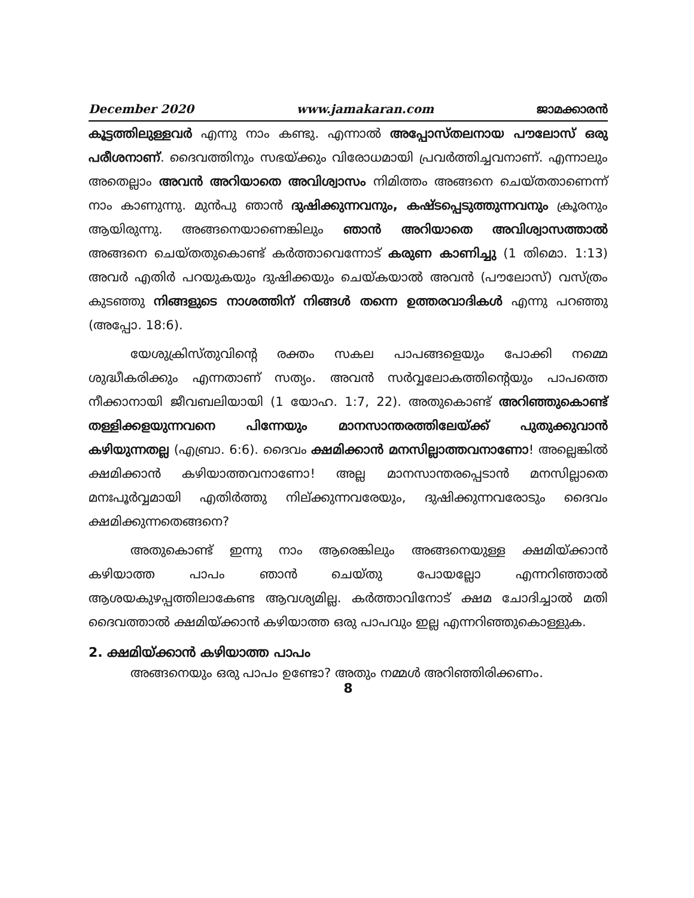December 2020 www.jamakaran.com ജാമക്കാരൻ
കൂട്ടത്തിലുള്ളവർ എന്നു നാം കണ്ടു. എന്നാൽ അപ്പോസ്തലനായ പൗലോസ് ഒരു പരീശനാണ്. ദൈവത്തിനും സഭയ്ക്കും വിരോധമായി പ്രവർത്തിച്ചവനാണ്. എന്നാലും അതെല്ലാം അവൻ അറിയാതെ അവിശ്വാസം നിമിത്തം അങ്ങനെ ചെയ്തതാണെന്ന് നാം കാണുന്നു. മുൻപു ഞാൻ ദുഷിക്കുന്നവനും, കഷ്ടപ്പെടുത്തുന്നവനും ക്രൂരനും ആയിരുന്നു. അങ്ങനെയാണെങ്കിലും ഞാൻ അറിയാതെ അവിശ്വാസത്താൽ അങ്ങനെ ചെയ്തതുകൊണ്ട് കർത്താവെന്നോട് കരുണ കാണിച്ചു (1 തിമൊ. 1:13) അവർ എതിർ പറയുകയും ദുഷിക്കയും ചെയ്കയാൽ അവൻ (പൗലോസ്) വസ്ത്രം കുടഞ്ഞു നിങ്ങളുടെ നാശത്തിന് നിങ്ങൾ തന്നെ ഉത്തരവാദികൾ എന്നു പറഞ്ഞു (അപ്പോ. 18:6).
യേശുക്രിസ്തുവിന്റെ രക്തം സകല പാപങ്ങളെയും പോക്കി നമ്മെ ശുദ്ധീകരിക്കും എന്നതാണ് സത്യം. അവൻ സർവ്വലോകത്തിന്റെയും പാപത്തെ നീക്കാനായി ജീവബലിയായി (1 യോഹ. 1:7, 22). അതുകൊണ്ട് അറിഞ്ഞുകൊണ്ട് തള്ളിക്കളയുന്നവനെ പിന്നേയും മാനസാന്തരത്തിലേയ്ക്ക് പുതുക്കുവാൻ കഴിയുന്നതല്ല (എബ്രാ. 6:6). ദൈവം ക്ഷമിക്കാൻ മനസില്ലാത്തവനാണോ! അല്ലെങ്കിൽ ക്ഷമിക്കാൻ കഴിയാത്തവനാണോ! അല്ല മാനസാന്തരപ്പെടാൻ മനസില്ലാതെ മനഃപൂർവ്വമായി എതിർത്തു നില്ക്കുന്നവരേയും, ദുഷിക്കുന്നവരോടും ദൈവം ക്ഷമിക്കുന്നതെങ്ങനെ?
അതുകൊണ്ട് ഇന്നു നാം ആരെങ്കിലും അങ്ങനെയുള്ള ക്ഷമിയ്ക്കാൻ കഴിയാത്ത പാപം ഞാൻ ചെയ്തു പോയല്ലോ എന്നറിഞ്ഞാൽ ആശയകുഴപ്പത്തിലാകേണ്ട ആവശ്യമില്ല. കർത്താവിനോട് ക്ഷമ ചോദിച്ചാൽ മതി ദൈവത്താൽ ക്ഷമിയ്ക്കാൻ കഴിയാത്ത ഒരു പാപവും ഇല്ല എന്നറിഞ്ഞുകൊള്ളുക.
2. ക്ഷമിയ്ക്കാൻ കഴിയാത്ത പാപം
അങ്ങനെയും ഒരു പാപം ഉണ്ടോ? അതും നമ്മൾ അറിഞ്ഞിരിക്കണം.
8